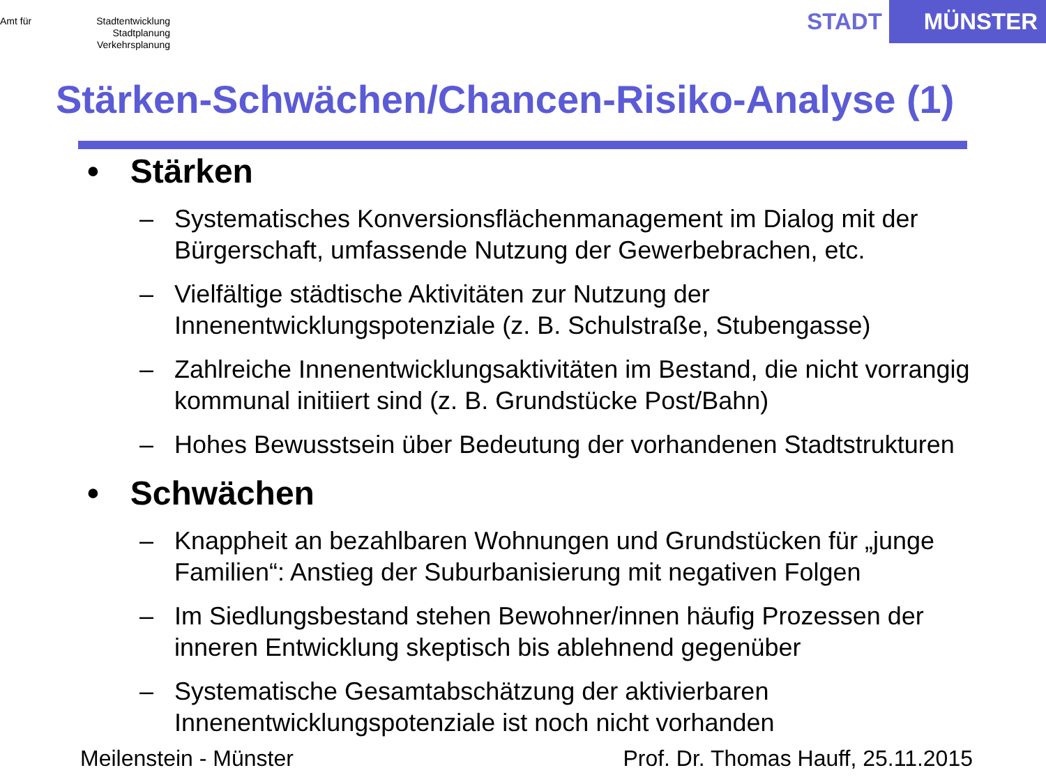Amt für
Stadtentwicklung
Stadtplanung
Verkehrsplanung
STADT MÜNSTER
Stärken-Schwächen/Chancen-Risiko-Analyse (1)
• Stärken
– Systematisches Konversionsflächenmanagement im Dialog mit der Bürgerschaft, umfassende Nutzung der Gewerbebrachen, etc.
– Vielfältige städtische Aktivitäten zur Nutzung der Innenentwicklungspotenziale (z. B. Schulstraße, Stubengasse)
– Zahlreiche Innenentwicklungsaktivitäten im Bestand, die nicht vorrangig kommunal initiiert sind (z. B. Grundstücke Post/Bahn)
– Hohes Bewusstsein über Bedeutung der vorhandenen Stadtstrukturen
• Schwächen
– Knappheit an bezahlbaren Wohnungen und Grundstücken für „junge Familien“: Anstieg der Suburbanisierung mit negativen Folgen
– Im Siedlungsbestand stehen Bewohner/innen häufig Prozessen der inneren Entwicklung skeptisch bis ablehnend gegenüber
– Systematische Gesamtabschätzung der aktivierbaren Innenentwicklungspotenziale ist noch nicht vorhanden
Meilenstein - Münster
Prof. Dr. Thomas Hauff, 25.11.2015